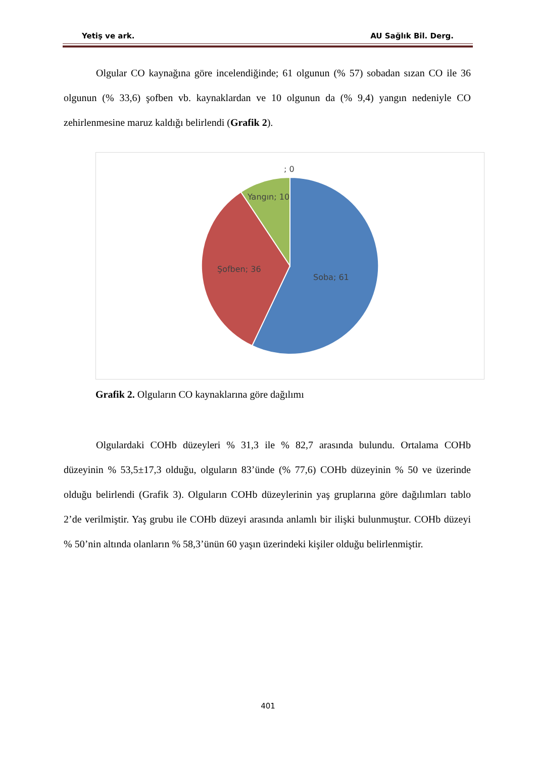Yetiş ve ark. AU Sağlık Bil. Derg.
Olgular CO kaynağına göre incelendiğinde; 61 olgunun (% 57) sobadan sızan CO ile 36 olgunun (% 33,6) şofben vb. kaynaklardan ve 10 olgunun da (% 9,4) yangın nedeniyle CO zehirlenmesine maruz kaldığı belirlendi (Grafik 2).
; 0
Yangın; 10
Şofben; 36
Soba; 61
Grafik 2. Olguların CO kaynaklarına göre dağılımı
Olgulardaki COHb düzeyleri % 31,3 ile % 82,7 arasında bulundu. Ortalama COHb düzeyinin % 53,5±17,3 olduğu, olguların 83’ünde (% 77,6) COHb düzeyinin % 50 ve üzerinde olduğu belirlendi (Grafik 3). Olguların COHb düzeylerinin yaş gruplarına göre dağılımları tablo 2’de verilmiştir. Yaş grubu ile COHb düzeyi arasında anlamlı bir ilişki bulunmuştur. COHb düzeyi % 50’nin altında olanların % 58,3’ünün 60 yaşın üzerindeki kişiler olduğu belirlenmiştir.
401